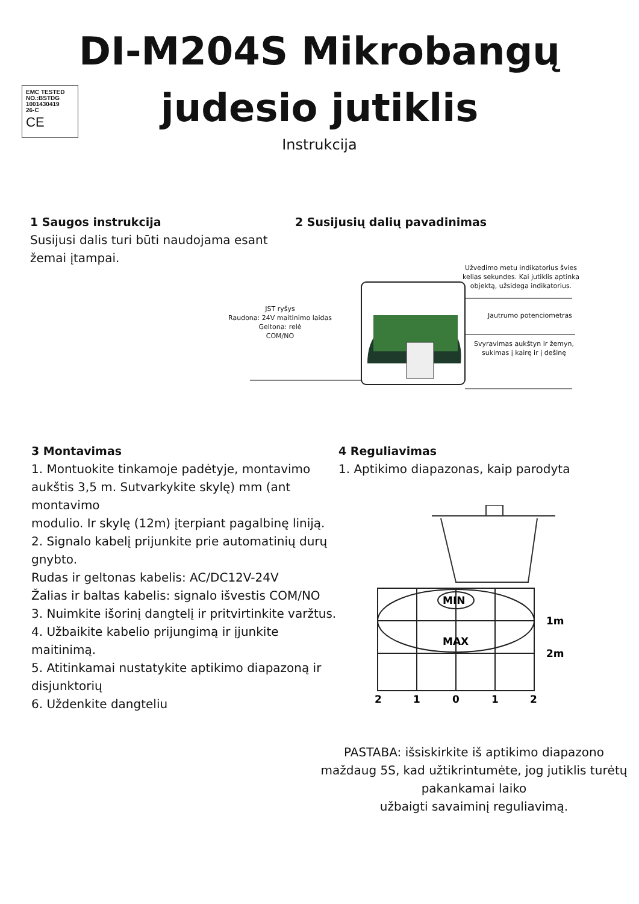EMC TESTED
NO.:BSTDG
1001430419
26-C
CE
DI-M204S Mikrobangų
judesio jutiklis
Instrukcija
1 Saugos instrukcija
Susijusi dalis turi būti naudojama esant žemai įtampai.
2 Susijusių dalių pavadinimas
Užvedimo metu indikatorius švies kelias sekundes. Kai jutiklis aptinka objektą, užsidega indikatorius.
JST ryšys
Raudona: 24V maitinimo laidas
Geltona: relė
COM/NO
Jautrumo potenciometras
Svyravimas aukštyn ir žemyn, sukimas į kairę ir į dešinę
3 Montavimas
1. Montuokite tinkamoje padėtyje, montavimo aukštis 3,5 m. Sutvarkykite skylę) mm (ant montavimo
modulio. Ir skylę (12m) įterpiant pagalbinę liniją.
2. Signalo kabelį prijunkite prie automatinių durų gnybto.
Rudas ir geltonas kabelis: AC/DC12V-24V
Žalias ir baltas kabelis: signalo išvestis COM/NO
3. Nuimkite išorinį dangtelį ir pritvirtinkite varžtus.
4. Užbaikite kabelio prijungimą ir įjunkite maitinimą.
5. Atitinkamai nustatykite aptikimo diapazoną ir disjunktorių
6. Uždenkite dangteliu
4 Reguliavimas
1. Aptikimo diapazonas, kaip parodyta
MIN
MAX
1m
2m
2
1
0
1
2
PASTABA: išsiskirkite iš aptikimo diapazono maždaug 5S, kad užtikrintumėte, jog jutiklis turėtų pakankamai laiko
užbaigti savaiminį reguliavimą.